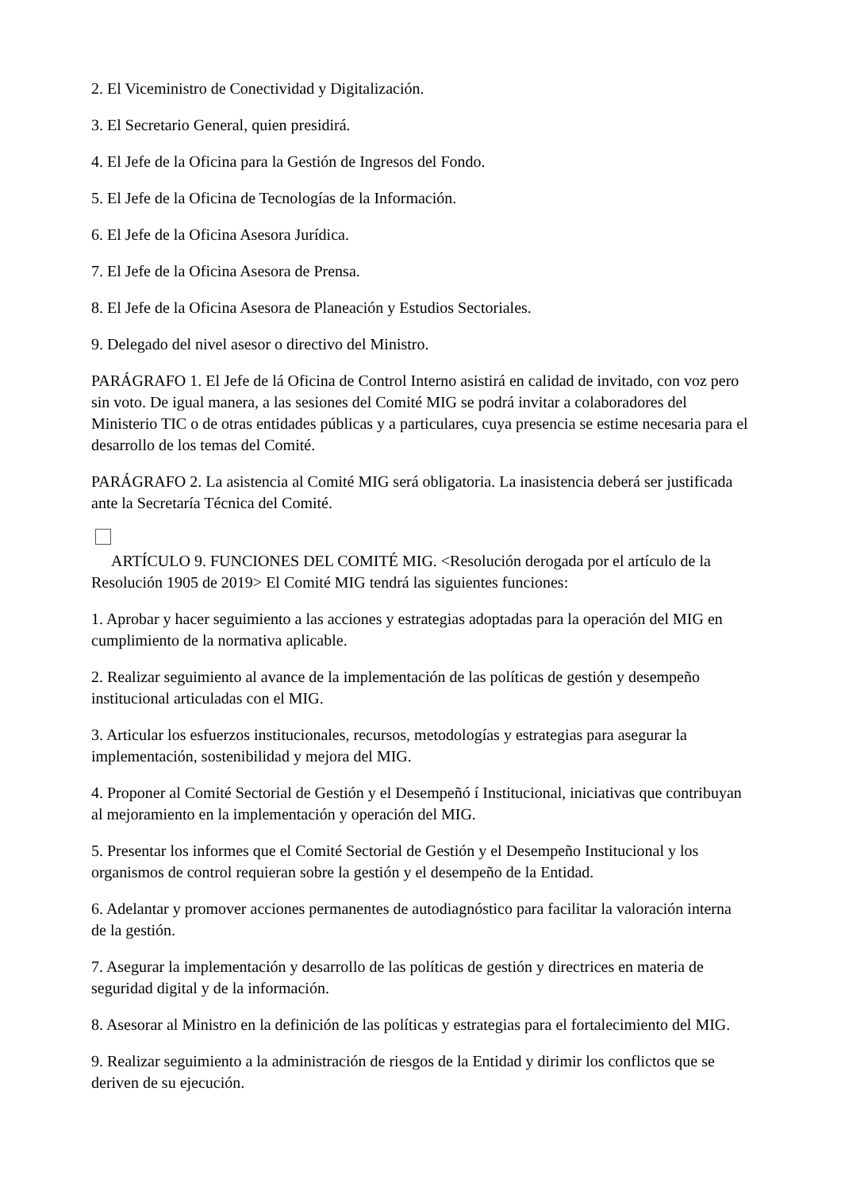2. El Viceministro de Conectividad y Digitalización.
3. El Secretario General, quien presidirá.
4. El Jefe de la Oficina para la Gestión de Ingresos del Fondo.
5. El Jefe de la Oficina de Tecnologías de la Información.
6. El Jefe de la Oficina Asesora Jurídica.
7. El Jefe de la Oficina Asesora de Prensa.
8. El Jefe de la Oficina Asesora de Planeación y Estudios Sectoriales.
9. Delegado del nivel asesor o directivo del Ministro.
PARÁGRAFO 1. El Jefe de lá Oficina de Control Interno asistirá en calidad de invitado, con voz pero sin voto. De igual manera, a las sesiones del Comité MIG se podrá invitar a colaboradores del Ministerio TIC o de otras entidades públicas y a particulares, cuya presencia se estime necesaria para el desarrollo de los temas del Comité.
PARÁGRAFO 2. La asistencia al Comité MIG será obligatoria. La inasistencia deberá ser justificada ante la Secretaría Técnica del Comité.
ARTÍCULO 9. FUNCIONES DEL COMITÉ MIG. <Resolución derogada por el artículo de la Resolución 1905 de 2019> El Comité MIG tendrá las siguientes funciones:
1. Aprobar y hacer seguimiento a las acciones y estrategias adoptadas para la operación del MIG en cumplimiento de la normativa aplicable.
2. Realizar seguimiento al avance de la implementación de las políticas de gestión y desempeño institucional articuladas con el MIG.
3. Articular los esfuerzos institucionales, recursos, metodologías y estrategias para asegurar la implementación, sostenibilidad y mejora del MIG.
4. Proponer al Comité Sectorial de Gestión y el Desempeñó í Institucional, iniciativas que contribuyan al mejoramiento en la implementación y operación del MIG.
5. Presentar los informes que el Comité Sectorial de Gestión y el Desempeño Institucional y los organismos de control requieran sobre la gestión y el desempeño de la Entidad.
6. Adelantar y promover acciones permanentes de autodiagnóstico para facilitar la valoración interna de la gestión.
7. Asegurar la implementación y desarrollo de las políticas de gestión y directrices en materia de seguridad digital y de la información.
8. Asesorar al Ministro en la definición de las políticas y estrategias para el fortalecimiento del MIG.
9. Realizar seguimiento a la administración de riesgos de la Entidad y dirimir los conflictos que se deriven de su ejecución.